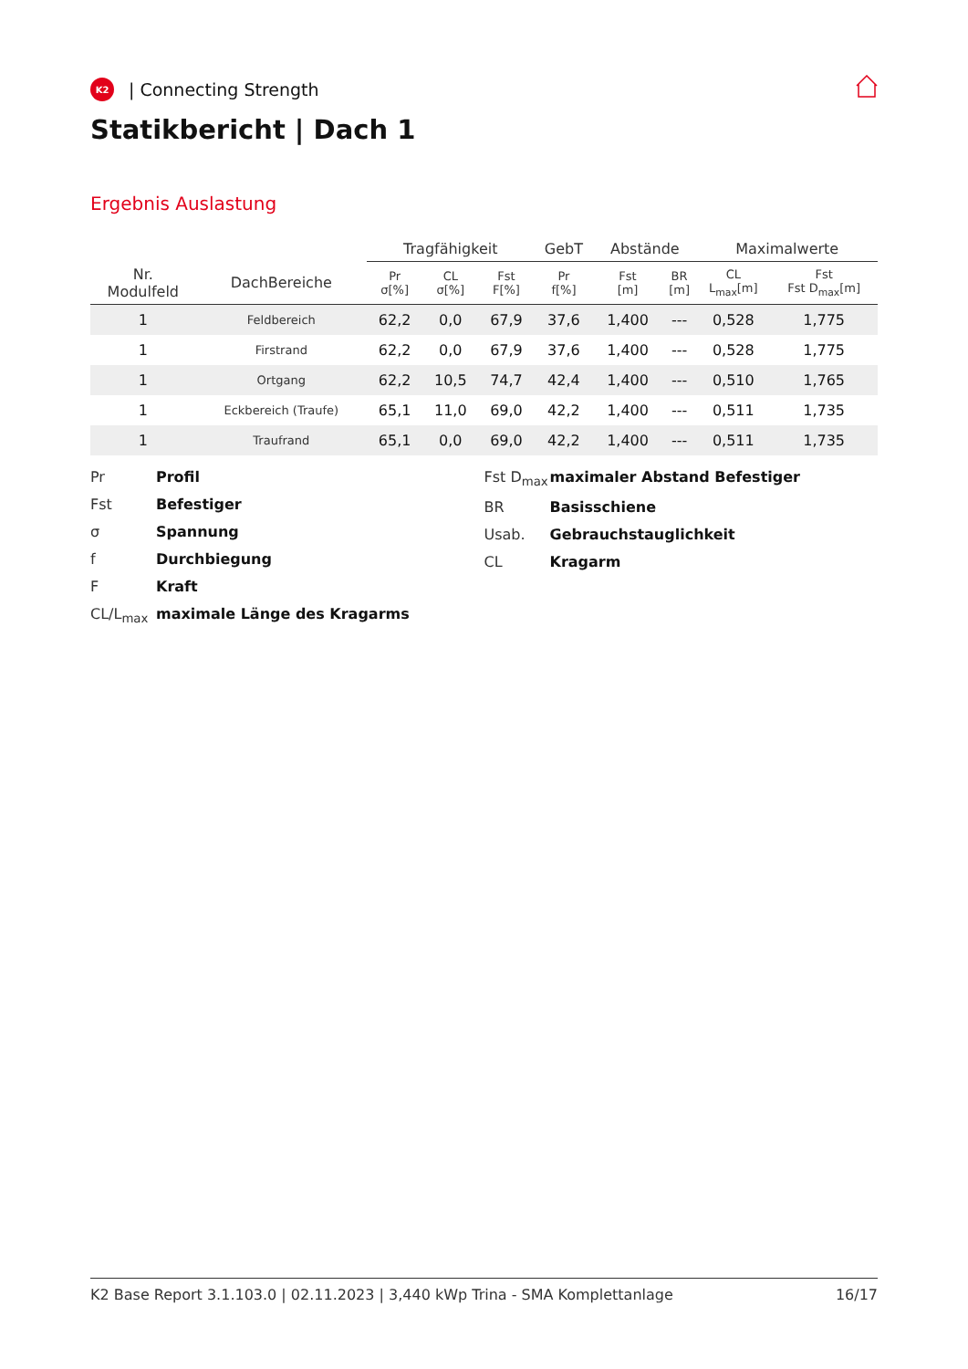K2 | Connecting Strength
Statikbericht | Dach 1
Ergebnis Auslastung
| | | Tragfähigkeit | | | GebT | Abstände | | Maximalwerte | |
| --- | --- | --- | --- | --- | --- | --- | --- | --- | --- |
| Nr. Modulfeld | DachBereiche | Pr σ[%] | CL σ[%] | Fst F[%] | Pr f[%] | Fst [m] | BR [m] | CL L<sub>max</sub>[m] | Fst Fst D<sub>max</sub>[m] |
| 1 | Feldbereich | 62,2 | 0,0 | 67,9 | 37,6 | 1,400 | --- | 0,528 | 1,775 |
| 1 | Firstrand | 62,2 | 0,0 | 67,9 | 37,6 | 1,400 | --- | 0,528 | 1,775 |
| 1 | Ortgang | 62,2 | 10,5 | 74,7 | 42,4 | 1,400 | --- | 0,510 | 1,765 |
| 1 | Eckbereich (Traufe) | 65,1 | 11,0 | 69,0 | 42,2 | 1,400 | --- | 0,511 | 1,735 |
| 1 | Traufrand | 65,1 | 0,0 | 69,0 | 42,2 | 1,400 | --- | 0,511 | 1,735 |
Pr Profil
Fst Befestiger
σ Spannung
f Durchbiegung
F Kraft
CL/L<sub>max</sub> maximale Länge des Kragarms
Fst D<sub>max</sub> maximaler Abstand Befestiger
BR Basisschiene
Usab. Gebrauchstauglichkeit
CL Kragarm
K2 Base Report 3.1.103.0 | 02.11.2023 | 3,440 kWp Trina - SMA Komplettanlage 16/17